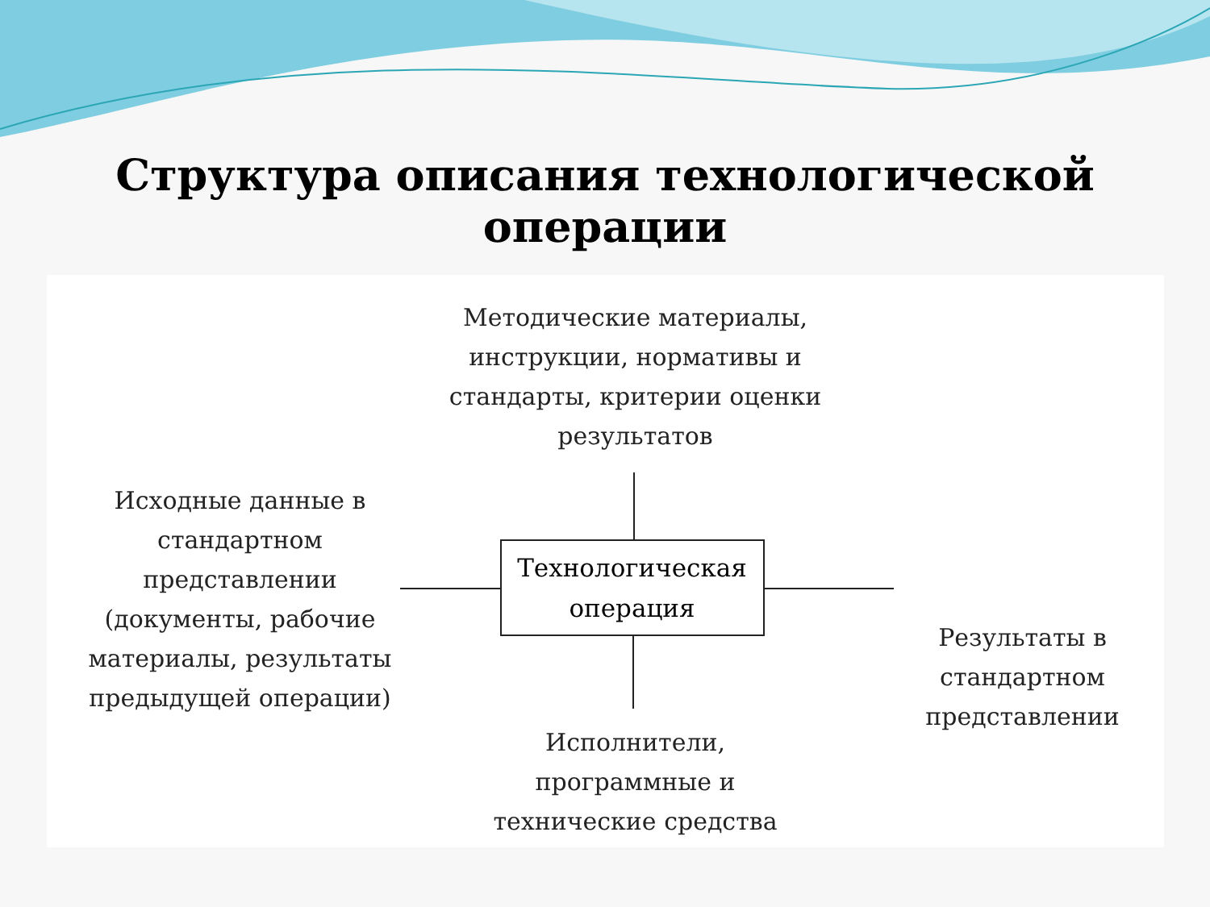Структура описания технологической операции
Методические материалы, инструкции, нормативы и стандарты, критерии оценки результатов
Исходные данные в стандартном представлении (документы, рабочие материалы, результаты предыдущей операции)
Технологическая операция
Результаты в стандартном представлении
Исполнители, программные и технические средства